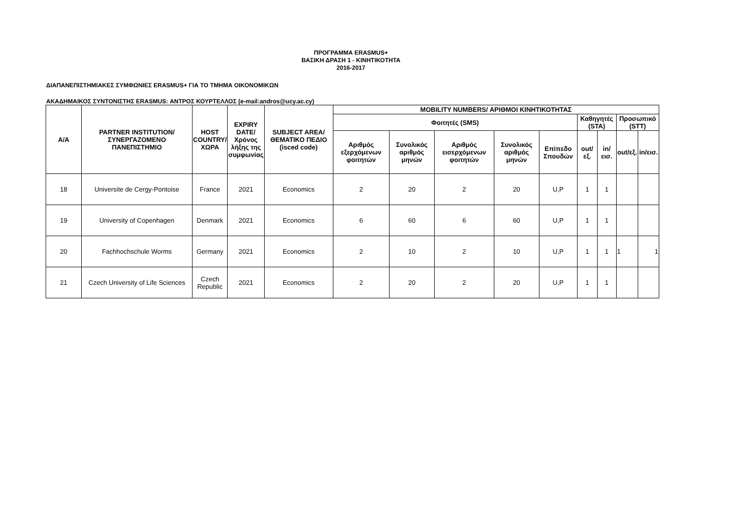ΠΡΟΓΡΑΜΜΑ ERASMUS+
ΒΑΣΙΚΗ ΔΡΑΣΗ 1 - ΚΙΝΗΤΙΚΟΤΗΤΑ
2016-2017
ΔΙΑΠΑΝΕΠΙΣΤΗΜΙΑΚΕΣ ΣΥΜΦΩΝΙΕΣ ERASMUS+ ΓΙΑ ΤΟ ΤΜΗΜΑ ΟΙΚΟΝΟΜΙΚΩΝ
ΑΚΑΔΗΜΑΙΚΟΣ ΣΥΝΤΟΝΙΣΤΗΣ ERASMUS: ΑΝΤΡΟΣ ΚΟΥΡΤΕΛΛΟΣ (e-mail:andros@ucy.ac.cy)
| A/A | PARTNER INSTITUTION/ ΣΥΝΕΡΓΑΖΟΜΕΝΟ ΠΑΝΕΠΙΣΤΗΜΙΟ | HOST COUNTRY/ ΧΩΡΑ | EXPIRY DATE/ Χρόνος λήξης της συμφωνίας | SUBJECT AREA/ ΘΕΜΑΤΙΚΟ ΠΕΔΙΟ (isced code) | MOBILITY NUMBERS/ ΑΡΙΘΜΟΙ ΚΙΝΗΤΙΚΟΤΗΤΑΣ | | | | | | | | |
| --- | --- | --- | --- | --- | --- | --- | --- | --- | --- | --- | --- | --- | --- |
| | | | | | Φοιτητές (SMS) | | | | | Καθηγητές (STA) | | Προσωπικό (STT) | |
| | | | | | Αριθμός εξερχόμενων φοιτητών | Συνολικός αριθμός μηνών | Αριθμός εισερχόμενων φοιτητών | Συνολικός αριθμός μηνών | Επίπεδο Σπουδών | out/εξ. | in/εισ. | out/εξ. | in/εισ. |
| 18 | Universite de Cergy-Pontoise | France | 2021 | Economics | 2 | 20 | 2 | 20 | U,P | 1 | 1 | | |
| 19 | University of Copenhagen | Denmark | 2021 | Economics | 6 | 60 | 6 | 60 | U,P | 1 | 1 | | |
| 20 | Fachhochschule Worms | Germany | 2021 | Economics | 2 | 10 | 2 | 10 | U,P | 1 | 1 | 1 | 1 |
| 21 | Czech University of Life Sciences | Czech Republic | 2021 | Economics | 2 | 20 | 2 | 20 | U,P | 1 | 1 | | |